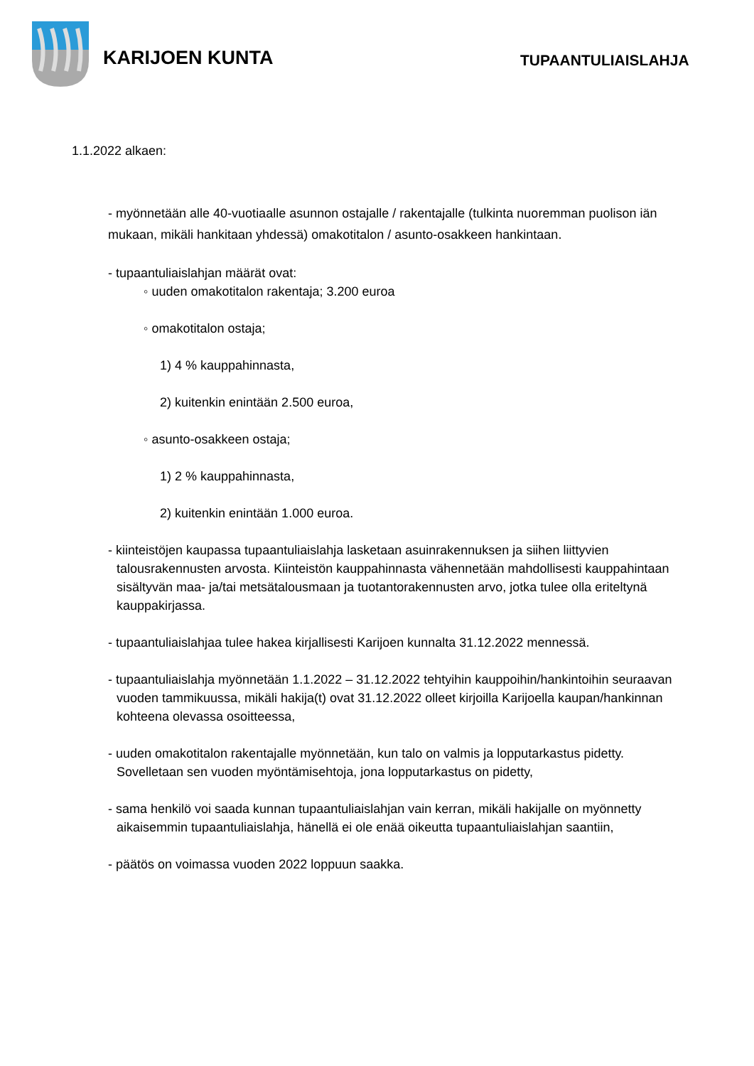KARIJOEN KUNTA TUPAANTULIAISLAHJA
1.1.2022 alkaen:
- myönnetään alle 40-vuotiaalle asunnon ostajalle / rakentajalle (tulkinta nuoremman puolison iän mukaan, mikäli hankitaan yhdessä) omakotitalon / asunto-osakkeen hankintaan.
- tupaantuliaislahjan määrät ovat:
◦ uuden omakotitalon rakentaja; 3.200 euroa
◦ omakotitalon ostaja;
1) 4 % kauppahinnasta,
2) kuitenkin enintään 2.500 euroa,
◦ asunto-osakkeen ostaja;
1) 2 % kauppahinnasta,
2) kuitenkin enintään 1.000 euroa.
- kiinteistöjen kaupassa tupaantuliaislahja lasketaan asuinrakennuksen ja siihen liittyvien talousrakennusten arvosta. Kiinteistön kauppahinnasta vähennetään mahdollisesti kauppahintaan sisältyvän maa- ja/tai metsätalousmaan ja tuotantorakennusten arvo, jotka tulee olla eriteltynä kauppakirjassa.
- tupaantuliaislahjaa tulee hakea kirjallisesti Karijoen kunnalta 31.12.2022 mennessä.
- tupaantuliaislahja myönnetään 1.1.2022 – 31.12.2022 tehtyihin kauppoihin/hankintoihin seuraavan vuoden tammikuussa, mikäli hakija(t) ovat 31.12.2022 olleet kirjoilla Karijoella kaupan/hankinnan kohteena olevassa osoitteessa,
- uuden omakotitalon rakentajalle myönnetään, kun talo on valmis ja lopputarkastus pidetty. Sovelletaan sen vuoden myöntämisehtoja, jona lopputarkastus on pidetty,
- sama henkilö voi saada kunnan tupaantuliaislahjan vain kerran, mikäli hakijalle on myönnetty aikaisemmin tupaantuliaislahja, hänellä ei ole enää oikeutta tupaantuliaislahjan saantiin,
- päätös on voimassa vuoden 2022 loppuun saakka.